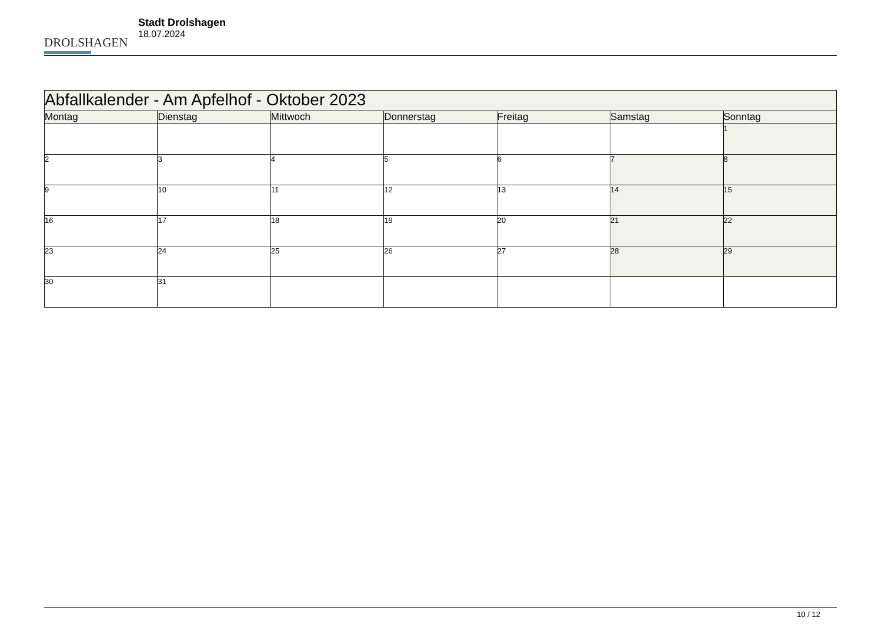DROLSHAGEN
Stadt Drolshagen
18.07.2024
| Abfallkalender - Am Apfelhof - Oktober 2023 | | | | | | |
| --- | --- | --- | --- | --- | --- | --- |
| Montag | Dienstag | Mittwoch | Donnerstag | Freitag | Samstag | Sonntag |
| | | | | | | 1 |
| 2 | 3 | 4 | 5 | 6 | 7 | 8 |
| 9 | 10 | 11 | 12 | 13 | 14 | 15 |
| 16 | 17 | 18 | 19 | 20 | 21 | 22 |
| 23 | 24 | 25 | 26 | 27 | 28 | 29 |
| 30 | 31 | | | | | |
10 / 12